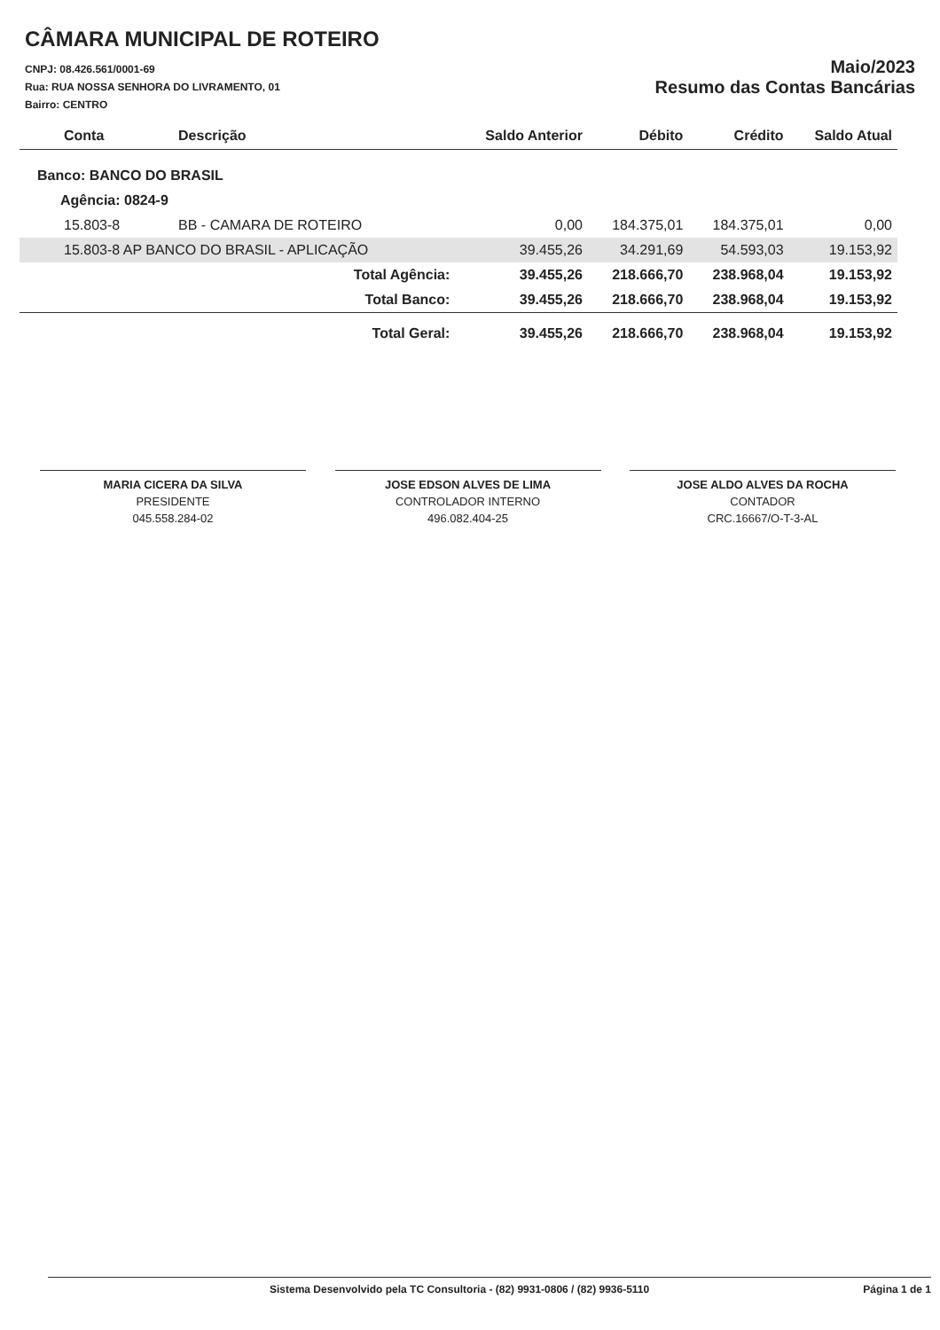CÂMARA MUNICIPAL DE ROTEIRO
CNPJ: 08.426.561/0001-69
Rua: RUA NOSSA SENHORA DO LIVRAMENTO, 01
Bairro: CENTRO
Maio/2023
Resumo das Contas Bancárias
| Conta | Descrição | Saldo Anterior | Débito | Crédito | Saldo Atual |
| --- | --- | --- | --- | --- | --- |
| Banco: BANCO DO BRASIL | | | | | |
| Agência: 0824-9 | | | | | |
| 15.803-8 | BB - CAMARA DE ROTEIRO | 0,00 | 184.375,01 | 184.375,01 | 0,00 |
| 15.803-8 AP BANCO DO BRASIL - APLICAÇÃO | | 39.455,26 | 34.291,69 | 54.593,03 | 19.153,92 |
| | Total Agência: | 39.455,26 | 218.666,70 | 238.968,04 | 19.153,92 |
| | Total Banco: | 39.455,26 | 218.666,70 | 238.968,04 | 19.153,92 |
| | Total Geral: | 39.455,26 | 218.666,70 | 238.968,04 | 19.153,92 |
MARIA CICERA DA SILVA
PRESIDENTE
045.558.284-02
JOSE EDSON ALVES DE LIMA
CONTROLADOR INTERNO
496.082.404-25
JOSE ALDO ALVES DA ROCHA
CONTADOR
CRC.16667/O-T-3-AL
Sistema Desenvolvido pela TC Consultoria - (82) 9931-0806 / (82) 9936-5110 Página 1 de 1